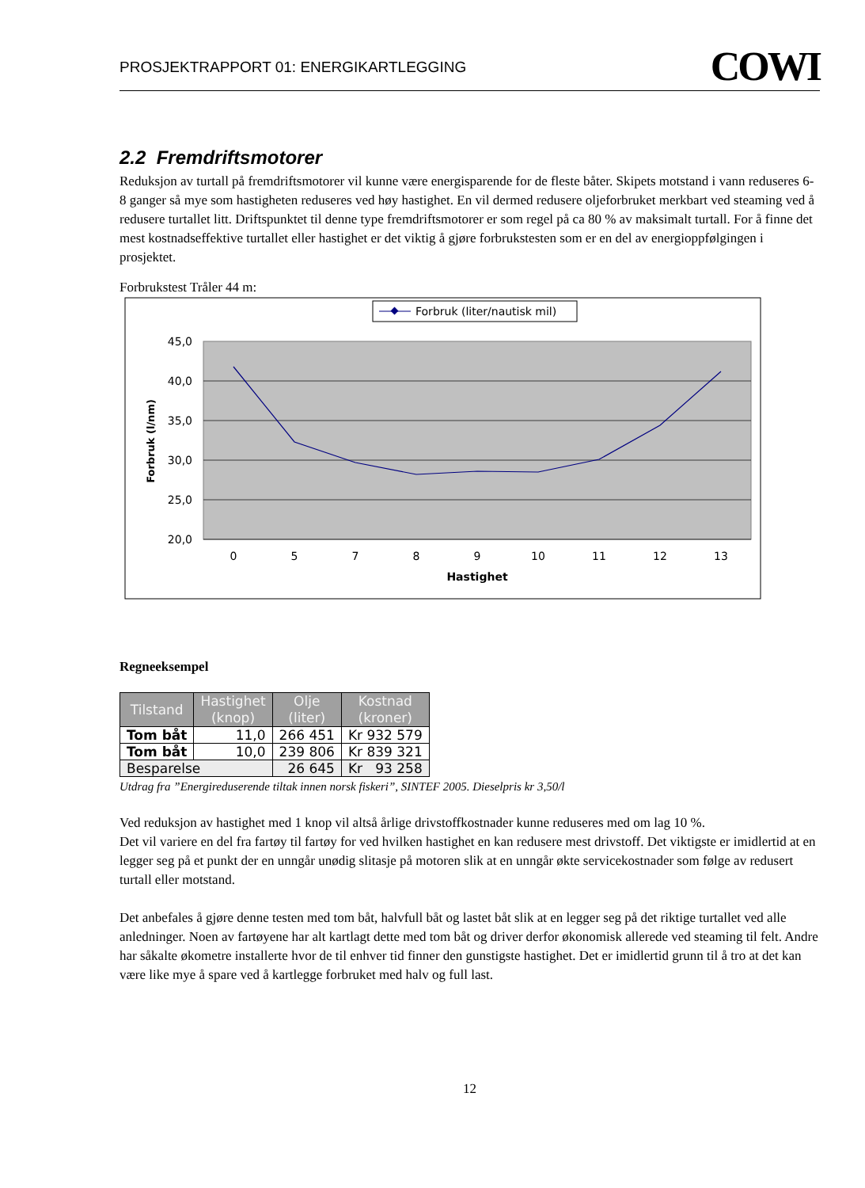PROSJEKTRAPPORT 01: ENERGIKARTLEGGING COWI
2.2 Fremdriftsmotorer
Reduksjon av turtall på fremdriftsmotorer vil kunne være energisparende for de fleste båter. Skipets motstand i vann reduseres 6-8 ganger så mye som hastigheten reduseres ved høy hastighet. En vil dermed redusere oljeforbruket merkbart ved steaming ved å redusere turtallet litt. Driftspunktet til denne type fremdriftsmotorer er som regel på ca 80 % av maksimalt turtall. For å finne det mest kostnadseffektive turtallet eller hastighet er det viktig å gjøre forbrukstesten som er en del av energioppfølgingen i prosjektet.
Forbrukstest Tråler 44 m:
Forbruk (liter/nautisk mil)
45,0
40,0
35,0
30,0
25,0
20,0
0
5
7
8
9
10
11
12
13
Hastighet
Forbruk (l/nm)
Regneeksempel
| Tilstand | Hastighet (knop) | Olje (liter) | Kostnad (kroner) |
| --- | --- | --- | --- |
| Tom båt | 11,0 | 266 451 | Kr 932 579 |
| Tom båt | 10,0 | 239 806 | Kr 839 321 |
| Besparelse | | 26 645 | Kr 93 258 |
Utdrag fra ”Energireduserende tiltak innen norsk fiskeri”, SINTEF 2005. Dieselpris kr 3,50/l
Ved reduksjon av hastighet med 1 knop vil altså årlige drivstoffkostnader kunne reduseres med om lag 10 %.
Det vil variere en del fra fartøy til fartøy for ved hvilken hastighet en kan redusere mest drivstoff. Det viktigste er imidlertid at en legger seg på et punkt der en unngår unødig slitasje på motoren slik at en unngår økte servicekostnader som følge av redusert turtall eller motstand.
Det anbefales å gjøre denne testen med tom båt, halvfull båt og lastet båt slik at en legger seg på det riktige turtallet ved alle anledninger. Noen av fartøyene har alt kartlagt dette med tom båt og driver derfor økonomisk allerede ved steaming til felt. Andre har såkalte økometre installerte hvor de til enhver tid finner den gunstigste hastighet. Det er imidlertid grunn til å tro at det kan være like mye å spare ved å kartlegge forbruket med halv og full last.
12